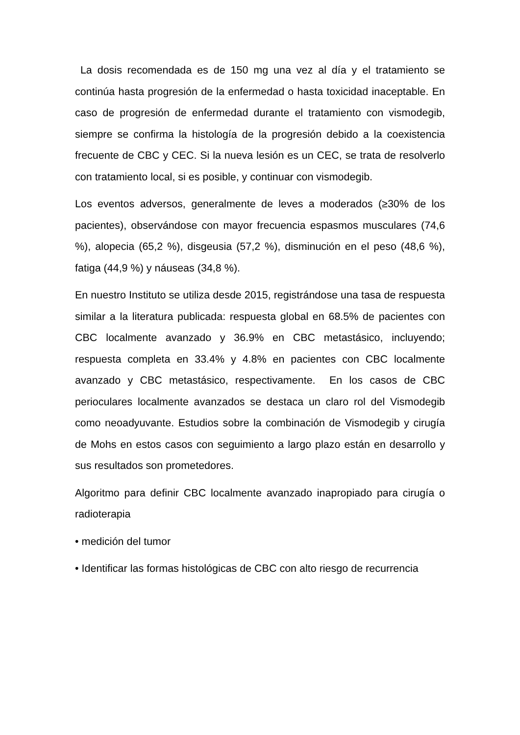La dosis recomendada es de 150 mg una vez al día y el tratamiento se continúa hasta progresión de la enfermedad o hasta toxicidad inaceptable. En caso de progresión de enfermedad durante el tratamiento con vismodegib, siempre se confirma la histología de la progresión debido a la coexistencia frecuente de CBC y CEC. Si la nueva lesión es un CEC, se trata de resolverlo con tratamiento local, si es posible, y continuar con vismodegib.
Los eventos adversos, generalmente de leves a moderados (≥30% de los pacientes), observándose con mayor frecuencia espasmos musculares (74,6 %), alopecia (65,2 %), disgeusia (57,2 %), disminución en el peso (48,6 %), fatiga (44,9 %) y náuseas (34,8 %).
En nuestro Instituto se utiliza desde 2015, registrándose una tasa de respuesta similar a la literatura publicada: respuesta global en 68.5% de pacientes con CBC localmente avanzado y 36.9% en CBC metastásico, incluyendo; respuesta completa en 33.4% y 4.8% en pacientes con CBC localmente avanzado y CBC metastásico, respectivamente. En los casos de CBC perioculares localmente avanzados se destaca un claro rol del Vismodegib como neoadyuvante. Estudios sobre la combinación de Vismodegib y cirugía de Mohs en estos casos con seguimiento a largo plazo están en desarrollo y sus resultados son prometedores.
Algoritmo para definir CBC localmente avanzado inapropiado para cirugía o radioterapia
• medición del tumor
• Identificar las formas histológicas de CBC con alto riesgo de recurrencia